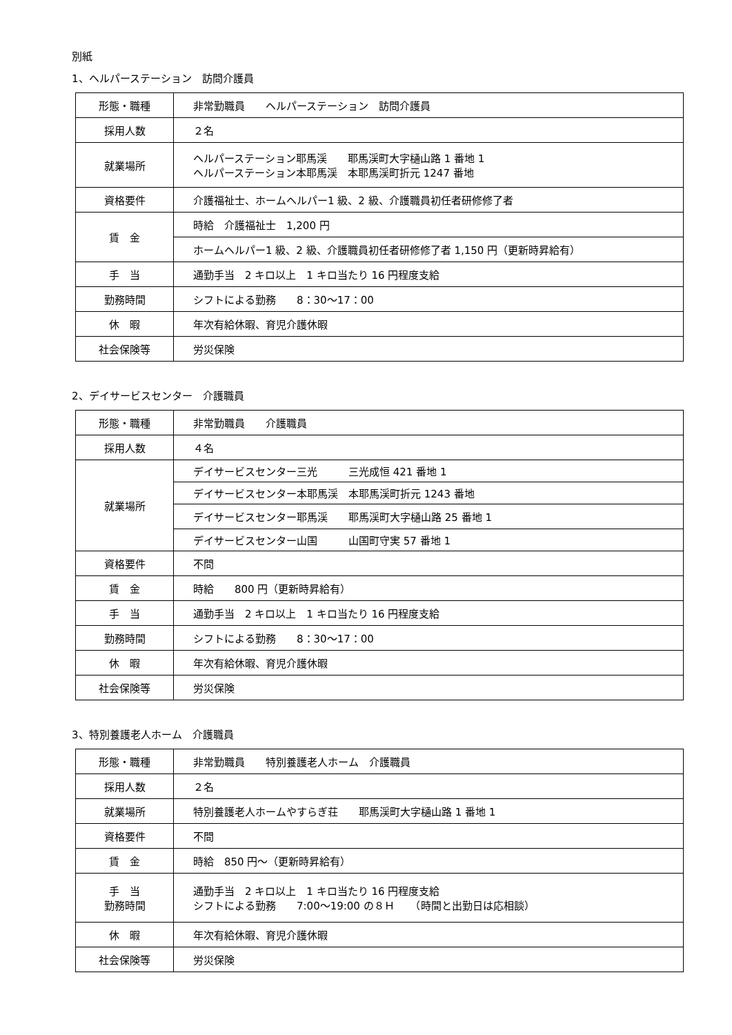別紙
1、ヘルパーステーション　訪問介護員
| 形態・職種 | 非常勤職員 ヘルパーステーション 訪問介護員 |
| 採用人数 | ２名 |
| 就業場所 | ヘルパーステーション耶馬渓 耶馬渓町大字樋山路 1 番地 1 ヘルパーステーション本耶馬渓 本耶馬渓町折元 1247 番地 |
| 資格要件 | 介護福祉士、ホームヘルパー1 級、2 級、介護職員初任者研修修了者 |
| 賃 金 | 時給 介護福祉士 1,200 円 |
| | ホームヘルパー1 級、2 級、介護職員初任者研修修了者 1,150 円（更新時昇給有） |
| 手 当 | 通勤手当 2 キロ以上 1 キロ当たり 16 円程度支給 |
| 勤務時間 | シフトによる勤務 8：30～17：00 |
| 休 暇 | 年次有給休暇、育児介護休暇 |
| 社会保険等 | 労災保険 |
2、デイサービスセンター　介護職員
| 形態・職種 | 非常勤職員 介護職員 |
| 採用人数 | ４名 |
| 就業場所 | デイサービスセンター三光 三光成恒 421 番地 1 |
| | デイサービスセンター本耶馬渓 本耶馬渓町折元 1243 番地 |
| | デイサービスセンター耶馬渓 耶馬渓町大字樋山路 25 番地 1 |
| | デイサービスセンター山国 山国町守実 57 番地 1 |
| 資格要件 | 不問 |
| 賃 金 | 時給 800 円（更新時昇給有） |
| 手 当 | 通勤手当 2 キロ以上 1 キロ当たり 16 円程度支給 |
| 勤務時間 | シフトによる勤務 8：30～17：00 |
| 休 暇 | 年次有給休暇、育児介護休暇 |
| 社会保険等 | 労災保険 |
3、特別養護老人ホーム　介護職員
| 形態・職種 | 非常勤職員 特別養護老人ホーム 介護職員 |
| 採用人数 | ２名 |
| 就業場所 | 特別養護老人ホームやすらぎ荘 耶馬渓町大字樋山路 1 番地 1 |
| 資格要件 | 不問 |
| 賃 金 | 時給 850 円～（更新時昇給有） |
| 手 当 勤務時間 | 通勤手当 2 キロ以上 1 キロ当たり 16 円程度支給 シフトによる勤務 7:00～19:00 の８Ｈ （時間と出勤日は応相談） |
| 休 暇 | 年次有給休暇、育児介護休暇 |
| 社会保険等 | 労災保険 |